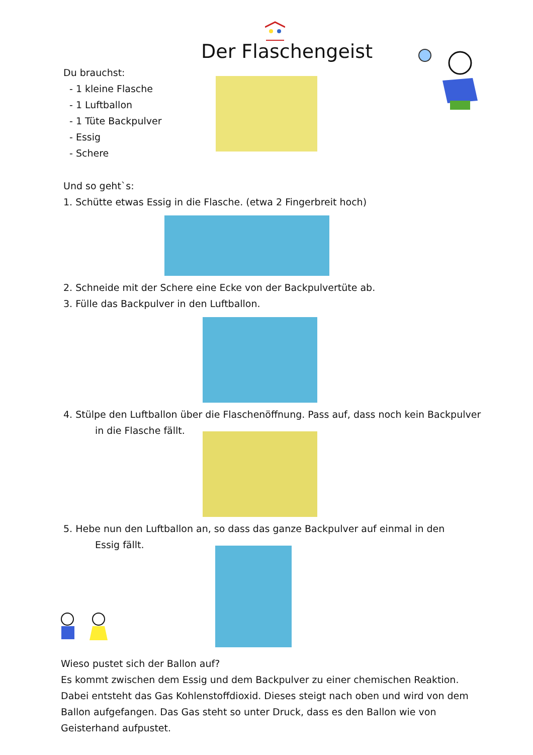Der Flaschengeist
Du brauchst:
- 1 kleine Flasche
- 1 Luftballon
- 1 Tüte Backpulver
- Essig
- Schere
Und so geht`s:
1. Schütte etwas Essig in die Flasche. (etwa 2 Fingerbreit hoch)
2. Schneide mit der Schere eine Ecke von der Backpulvertüte ab.
3. Fülle das Backpulver in den Luftballon.
4. Stülpe den Luftballon über die Flaschenöffnung. Pass auf, dass noch kein Backpulver
in die Flasche fällt.
5. Hebe nun den Luftballon an, so dass das ganze Backpulver auf einmal in den
Essig fällt.
Wieso pustet sich der Ballon auf?
Es kommt zwischen dem Essig und dem Backpulver zu einer chemischen Reaktion. Dabei entsteht das Gas Kohlenstoffdioxid. Dieses steigt nach oben und wird von dem Ballon aufgefangen. Das Gas steht so unter Druck, dass es den Ballon wie von Geisterhand aufpustet.